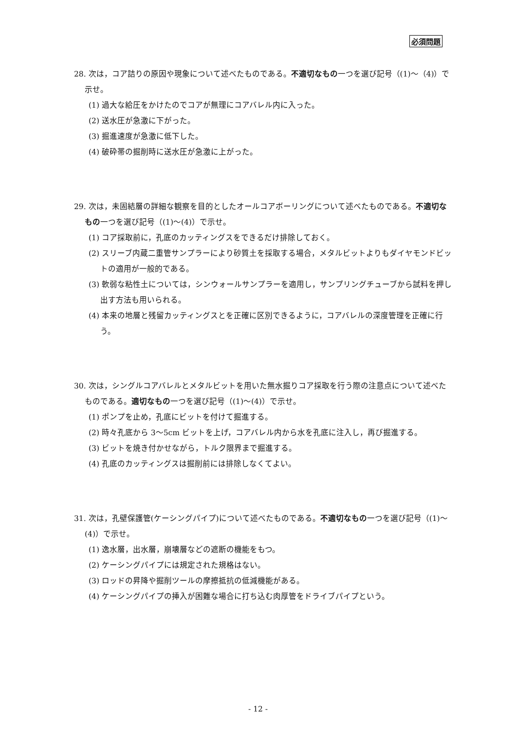必須問題
28. 次は，コア詰りの原因や現象について述べたものである。不適切なもの一つを選び記号（(1)～（4)）で示せ。
(1) 過大な給圧をかけたのでコアが無理にコアバレル内に入った。
(2) 送水圧が急激に下がった。
(3) 掘進速度が急激に低下した。
(4) 破砕帯の掘削時に送水圧が急激に上がった。
29. 次は，未固結層の詳細な観察を目的としたオールコアボーリングについて述べたものである。不適切なもの一つを選び記号（(1)～(4)）で示せ。
(1) コア採取前に，孔底のカッティングスをできるだけ排除しておく。
(2) スリーブ内蔵二重管サンプラーにより砂質土を採取する場合，メタルビットよりもダイヤモンドビットの適用が一般的である。
(3) 軟弱な粘性土については，シンウォールサンプラーを適用し，サンプリングチューブから試料を押し出す方法も用いられる。
(4) 本来の地層と残留カッティングスとを正確に区別できるように，コアバレルの深度管理を正確に行う。
30. 次は，シングルコアバレルとメタルビットを用いた無水掘りコア採取を行う際の注意点について述べたものである。適切なもの一つを選び記号（(1)～(4)）で示せ。
(1) ポンプを止め，孔底にビットを付けて掘進する。
(2) 時々孔底から 3～5cm ビットを上げ，コアバレル内から水を孔底に注入し，再び掘進する。
(3) ビットを焼き付かせながら，トルク限界まで掘進する。
(4) 孔底のカッティングスは掘削前には排除しなくてよい。
31. 次は，孔壁保護管(ケーシングパイプ)について述べたものである。不適切なもの一つを選び記号（(1)～(4)）で示せ。
(1) 逸水層，出水層，崩壊層などの遮断の機能をもつ。
(2) ケーシングパイプには規定された規格はない。
(3) ロッドの昇降や掘削ツールの摩擦抵抗の低減機能がある。
(4) ケーシングパイプの挿入が困難な場合に打ち込む肉厚管をドライブパイプという。
- 12 -